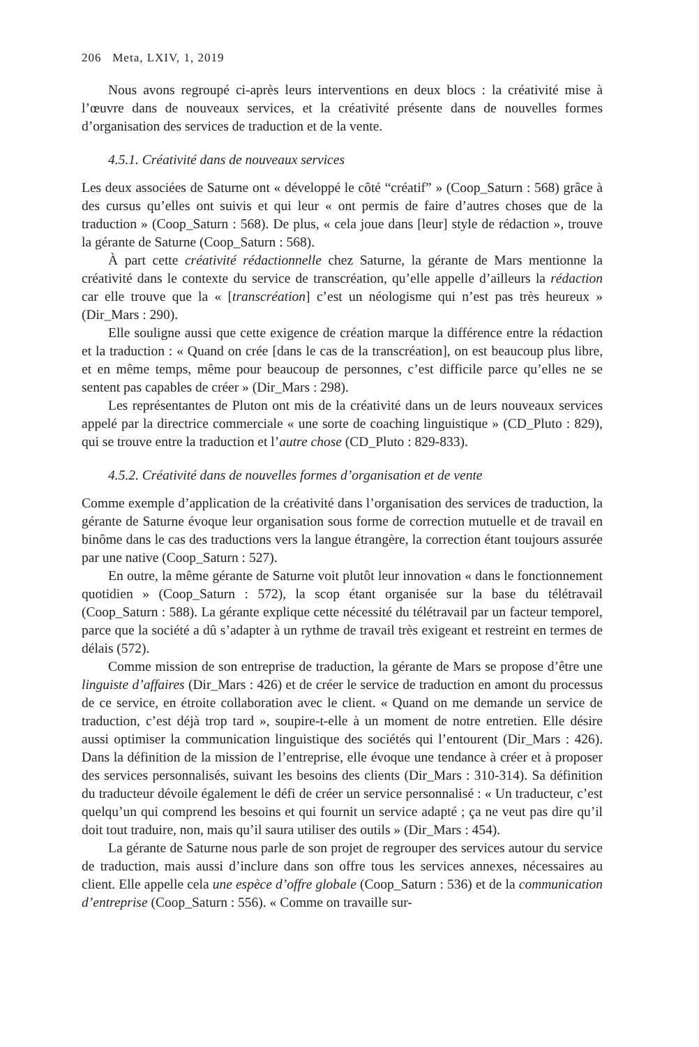206 Meta, LXIV, 1, 2019
Nous avons regroupé ci-après leurs interventions en deux blocs : la créativité mise à l’œuvre dans de nouveaux services, et la créativité présente dans de nouvelles formes d’organisation des services de traduction et de la vente.
4.5.1. Créativité dans de nouveaux services
Les deux associées de Saturne ont « développé le côté “créatif” » (Coop_Saturn : 568) grâce à des cursus qu’elles ont suivis et qui leur « ont permis de faire d’autres choses que de la traduction » (Coop_Saturn : 568). De plus, « cela joue dans [leur] style de rédaction », trouve la gérante de Saturne (Coop_Saturn : 568).
À part cette créativité rédactionnelle chez Saturne, la gérante de Mars mentionne la créativité dans le contexte du service de transcréation, qu’elle appelle d’ailleurs la rédaction car elle trouve que la « [transcréation] c’est un néologisme qui n’est pas très heureux » (Dir_Mars : 290).
Elle souligne aussi que cette exigence de création marque la différence entre la rédaction et la traduction : « Quand on crée [dans le cas de la transcréation], on est beaucoup plus libre, et en même temps, même pour beaucoup de personnes, c’est difficile parce qu’elles ne se sentent pas capables de créer » (Dir_Mars : 298).
Les représentantes de Pluton ont mis de la créativité dans un de leurs nouveaux services appelé par la directrice commerciale « une sorte de coaching linguistique » (CD_Pluto : 829), qui se trouve entre la traduction et l’autre chose (CD_Pluto : 829-833).
4.5.2. Créativité dans de nouvelles formes d’organisation et de vente
Comme exemple d’application de la créativité dans l’organisation des services de traduction, la gérante de Saturne évoque leur organisation sous forme de correction mutuelle et de travail en binôme dans le cas des traductions vers la langue étrangère, la correction étant toujours assurée par une native (Coop_Saturn : 527).
En outre, la même gérante de Saturne voit plutôt leur innovation « dans le fonctionnement quotidien » (Coop_Saturn : 572), la scop étant organisée sur la base du télétravail (Coop_Saturn : 588). La gérante explique cette nécessité du télétravail par un facteur temporel, parce que la société a dû s’adapter à un rythme de travail très exigeant et restreint en termes de délais (572).
Comme mission de son entreprise de traduction, la gérante de Mars se propose d’être une linguiste d’affaires (Dir_Mars : 426) et de créer le service de traduction en amont du processus de ce service, en étroite collaboration avec le client. « Quand on me demande un service de traduction, c’est déjà trop tard », soupire-t-elle à un moment de notre entretien. Elle désire aussi optimiser la communication linguistique des sociétés qui l’entourent (Dir_Mars : 426). Dans la définition de la mission de l’entreprise, elle évoque une tendance à créer et à proposer des services personnalisés, suivant les besoins des clients (Dir_Mars : 310-314). Sa définition du traducteur dévoile également le défi de créer un service personnalisé : « Un traducteur, c’est quelqu’un qui comprend les besoins et qui fournit un service adapté ; ça ne veut pas dire qu’il doit tout traduire, non, mais qu’il saura utiliser des outils » (Dir_Mars : 454).
La gérante de Saturne nous parle de son projet de regrouper des services autour du service de traduction, mais aussi d’inclure dans son offre tous les services annexes, nécessaires au client. Elle appelle cela une espèce d’offre globale (Coop_Saturn : 536) et de la communication d’entreprise (Coop_Saturn : 556). « Comme on travaille sur-